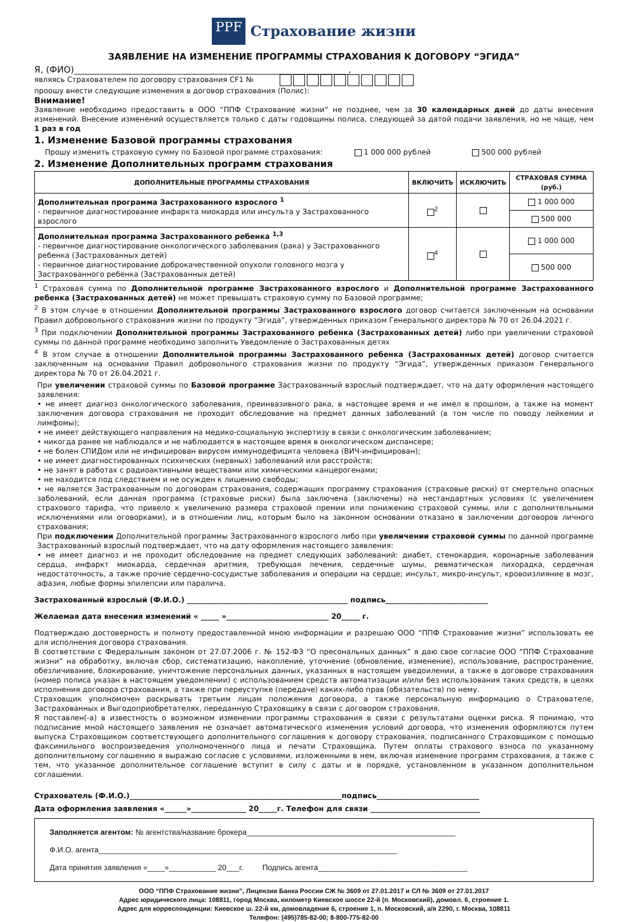PPF Страхование жизни
ЗАЯВЛЕНИЕ НА ИЗМЕНЕНИЕ ПРОГРАММЫ СТРАХОВАНИЯ К ДОГОВОРУ “ЭГИДА”
Я, (ФИО)______________________________________________________________,
являясь Страхователем по договору страхования CF1 №
проошу внести следующие изменения в договор страхования (Полис):
Внимание!
Заявление необходимо предоставить в ООО “ППФ Страхование жизни” не позднее, чем за 30 календарных дней до даты внесения изменений. Внесение изменений осуществляется только с даты годовщины полиса, следующей за датой подачи заявления, но не чаще, чем 1 раз в год
1. Изменение Базовой программы страхования
Прошу изменить страховую сумму по Базовой программе страхования: 1 000 000 рублей 500 000 рублей
2. Изменение Дополнительных программ страхования
| ДОПОЛНИТЕЛЬНЫЕ ПРОГРАММЫ СТРАХОВАНИЯ | ВКЛЮЧИТЬ | ИСКЛЮЧИТЬ | СТРАХОВАЯ СУММА (руб.) |
| --- | --- | --- | --- |
| Дополнительная программа Застрахованного взрослого <sup>1</sup> - первичное диагностирование инфаркта миокарда или инсульта у Застрахованного взрослого | <sup>2</sup> | | 1 000 000 |
| | | | 500 000 |
| Дополнительная программа Застрахованного ребенка <sup>1,3</sup> - первичное диагностирование онкологического заболевания (рака) у Застрахованного ребенка (Застрахованных детей) - первичное диагностирование доброкачественной опухоли головного мозга у Застрахованного ребенка (Застрахованных детей) | <sup>4</sup> | | 1 000 000 |
| | | | 500 000 |
<sup>1</sup> Страховая сумма по Дополнительной программе Застрахованного взрослого и Дополнительной программе Застрахованного ребенка (Застрахованных детей) не может превышать страховую сумму по Базовой программе;
<sup>2</sup> В этом случае в отношении Дополнительной программы Застрахованного взрослого договор считается заключенным на основании Правил добровольного страхования жизни по продукту “Эгида”, утвержденных приказом Генерального директора № 70 от 26.04.2021 г.
<sup>3</sup> При подключении Дополнительной программы Застрахованного ребенка (Застрахованных детей) либо при увеличении страховой суммы по данной программе необходимо заполнить Уведомление о Застрахованных детях
<sup>4</sup> В этом случае в отношении Дополнительной программы Застрахованного ребенка (Застрахованных детей) договор считается заключенным на основании Правил добровольного страхования жизни по продукту “Эгида”, утвержденных приказом Генерального директора № 70 от 26.04.2021 г.
При увеличении страховой суммы по Базовой программе Застрахованный взрослый подтверждает, что на дату оформления настоящего заявления:
• не имеет диагноз онкологического заболевания, преинвазивного рака, в настоящее время и не имел в прошлом, а также на момент заключения договора страхования не проходит обследование на предмет данных заболеваний (в том числе по поводу лейкемии и лимфомы);
• не имеет действующего направления на медико-социальную экспертизу в связи с онкологическим заболеванием;
• никогда ранее не наблюдался и не наблюдается в настоящее время в онкологическом диспансере;
• не болен СПИДом или не инфицирован вирусом иммунодефицита человека (ВИЧ-инфицирован);
• не имеет диагностированных психических (нервных) заболеваний или расстройств;
• не занят в работах с радиоактивными веществами или химическими канцерогенами;
• не находится под следствием и не осужден к лишению свободы;
• не является Застрахованным по договорам страхования, содержащих программу страхования (страховые риски) от смертельно опасных заболеваний, если данная программа (страховые риски) была заключена (заключены) на нестандартных условиях (с увеличением страхового тарифа, что привело к увеличению размера страховой премии или понижению страховой суммы, или с дополнительными исключениями или оговорками), и в отношении лиц, которым было на законном основании отказано в заключении договоров личного страхования;
При подключении Дополнительной программы Застрахованного взрослого либо при увеличении страховой суммы по данной программе Застрахованный взрослый подтверждает, что на дату оформления настоящего заявления:
• не имеет диагноз и не проходит обследование на предмет следующих заболеваний: диабет, стенокардия, коронарные заболевания сердца, инфаркт миокарда, сердечная аритмия, требующая лечения, сердечные шумы, ревматическая лихорадка, сердечная недостаточность, а также прочие сердечно-сосудистые заболевания и операции на сердце; инсульт, микро-инсульт, кровоизлияние в мозг, афазия, любые формы эпилепсии или паралича.
Застрахованный взрослый (Ф.И.О.) ____________________________________________ подпись____________________________
Желаемая дата внесения изменений « _____ »____________________________ 20_____ г.
Подтверждаю достоверность и полноту предоставленной мною информации и разрешаю ООО “ППФ Страхование жизни” использовать ее для исполнения договора страхования.
В соответствии с Федеральным законом от 27.07.2006 г. № 152-ФЗ “О пресональных данных” я даю свое согласие ООО “ППФ Страхование жизни” на обработку, включая сбор, систематизацию, накопление, уточнение (обновление, изменение), использование, распространение, обезличивание, блокирование, уничтожение персональных данных, указанных в настоящем уведоилении, а также в договоре страхованиия (номер полиса указан в настоящем уведомлении) с использованием средств автоматизации и/или без использования таких средств, в целях исполнения договора страхования, а также при переуступке (передаче) каких-либо прав (обязательств) по нему.
Страховщик уполномочен раскрывать третьим лицам положения договора, а также персональную информацию о Страхователе, Застрахованных и Выгодоприобретателях, переданную Страховщику в связи с договором страхования.
Я поставлен(-а) в известность о возможном изменении программы страхования в связи с результатами оценки риска. Я понимаю, что подписание мной настоящего заявления не означает автоматического изменения условий договора, что изменения оформляются путем выпуска Страховщиком соответствующего дополнительного соглашения к договору страхования, подписанного Страховщиком с помощью факсимильного воспроизведения уполномоченного лица и печати Страховщика. Путем оплаты страхового взноса по указанному дополнительному соглашению я выражаю согласие с условиями, изложенными в нем, включая изменение программ страхования, а также с тем, что указанное дополнительное соглашение вступит в силу с даты и в порядке, установленном в указанном дополнительном соглашении.
Страхователь (Ф.И.О.)__________________________________________________________подпись____________________________
Дата оформления заявления «______»_______________ 20_____г. Телефон для связи ______________________________
Заполняется агентом: № агентства/название брокера_________________________________________________
Ф.И.О. агента______________________________________________________________________
Дата принятия заявления «____»___________ 20___г. Подпись агента___________________________________
ООО “ППФ Страхование жизни”, Лицензии Банка России СЖ № 3609 от 27.01.2017 и СЛ № 3609 от 27.01.2017
Адрес юридического лица: 108811, город Москва, километр Киевское шоссе 22-й (п. Московский), домовл. 6, строение 1.
Адрес для корреспонденции: Киевское ш. 22-й км, домовладение 6, строение 1, п. Московский, а/я 2290, г. Москва, 108811
Телефон: (495)785-82-00; 8-800-775-82-00